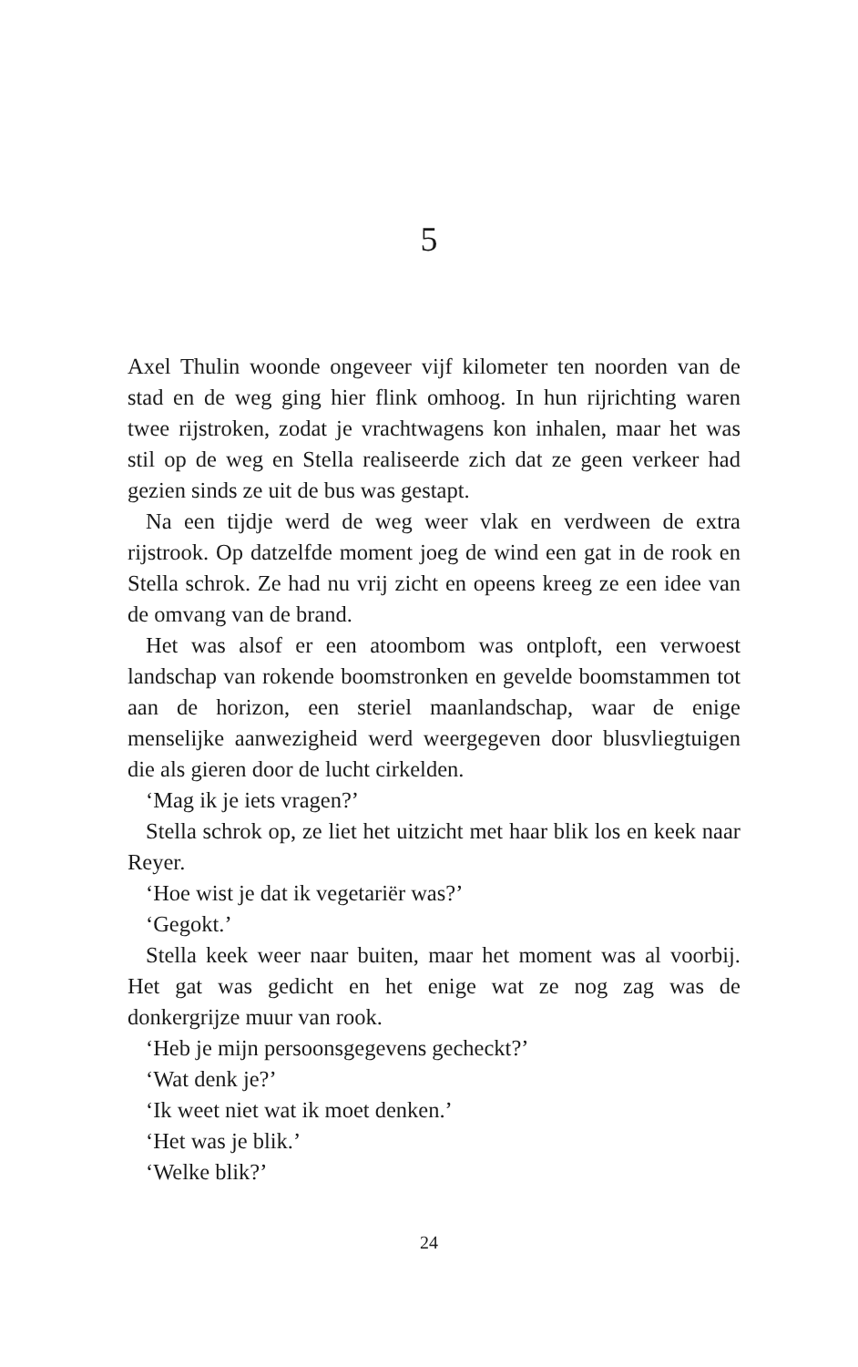5
Axel Thulin woonde ongeveer vijf kilometer ten noorden van de stad en de weg ging hier flink omhoog. In hun rijrichting waren twee rijstroken, zodat je vrachtwagens kon inhalen, maar het was stil op de weg en Stella realiseerde zich dat ze geen verkeer had gezien sinds ze uit de bus was gestapt.
Na een tijdje werd de weg weer vlak en verdween de extra rijstrook. Op datzelfde moment joeg de wind een gat in de rook en Stella schrok. Ze had nu vrij zicht en opeens kreeg ze een idee van de omvang van de brand.
Het was alsof er een atoombom was ontploft, een verwoest landschap van rokende boomstronken en gevelde boomstammen tot aan de horizon, een steriel maanlandschap, waar de enige menselijke aanwezigheid werd weergegeven door blusvliegtuigen die als gieren door de lucht cirkelden.
‘Mag ik je iets vragen?’
Stella schrok op, ze liet het uitzicht met haar blik los en keek naar Reyer.
‘Hoe wist je dat ik vegetariër was?’
‘Gegokt.’
Stella keek weer naar buiten, maar het moment was al voorbij. Het gat was gedicht en het enige wat ze nog zag was de donkergrijze muur van rook.
‘Heb je mijn persoonsgegevens gecheckt?’
‘Wat denk je?’
‘Ik weet niet wat ik moet denken.’
‘Het was je blik.’
‘Welke blik?’
24